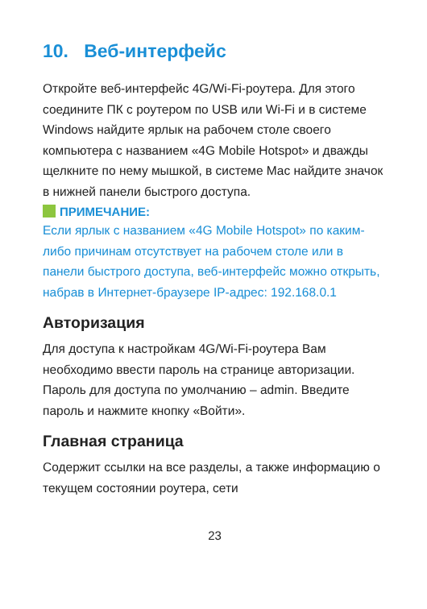10. Веб-интерфейс
Откройте веб-интерфейс 4G/Wi-Fi-роутера. Для этого соедините ПК с роутером по USB или Wi-Fi и в системе Windows найдите ярлык на рабочем столе своего компьютера с названием «4G Mobile Hotspot» и дважды щелкните по нему мышкой, в системе Mac найдите значок в нижней панели быстрого доступа.
ПРИМЕЧАНИЕ:
Если ярлык с названием «4G Mobile Hotspot» по каким-либо причинам отсутствует на рабочем столе или в панели быстрого доступа, веб-интерфейс можно открыть, набрав в Интернет-браузере IP-адрес: 192.168.0.1
Авторизация
Для доступа к настройкам 4G/Wi-Fi-роутера Вам необходимо ввести пароль на странице авторизации. Пароль для доступа по умолчанию – admin. Введите пароль и нажмите кнопку «Войти».
Главная страница
Содержит ссылки на все разделы, а также информацию о текущем состоянии роутера, сети
23